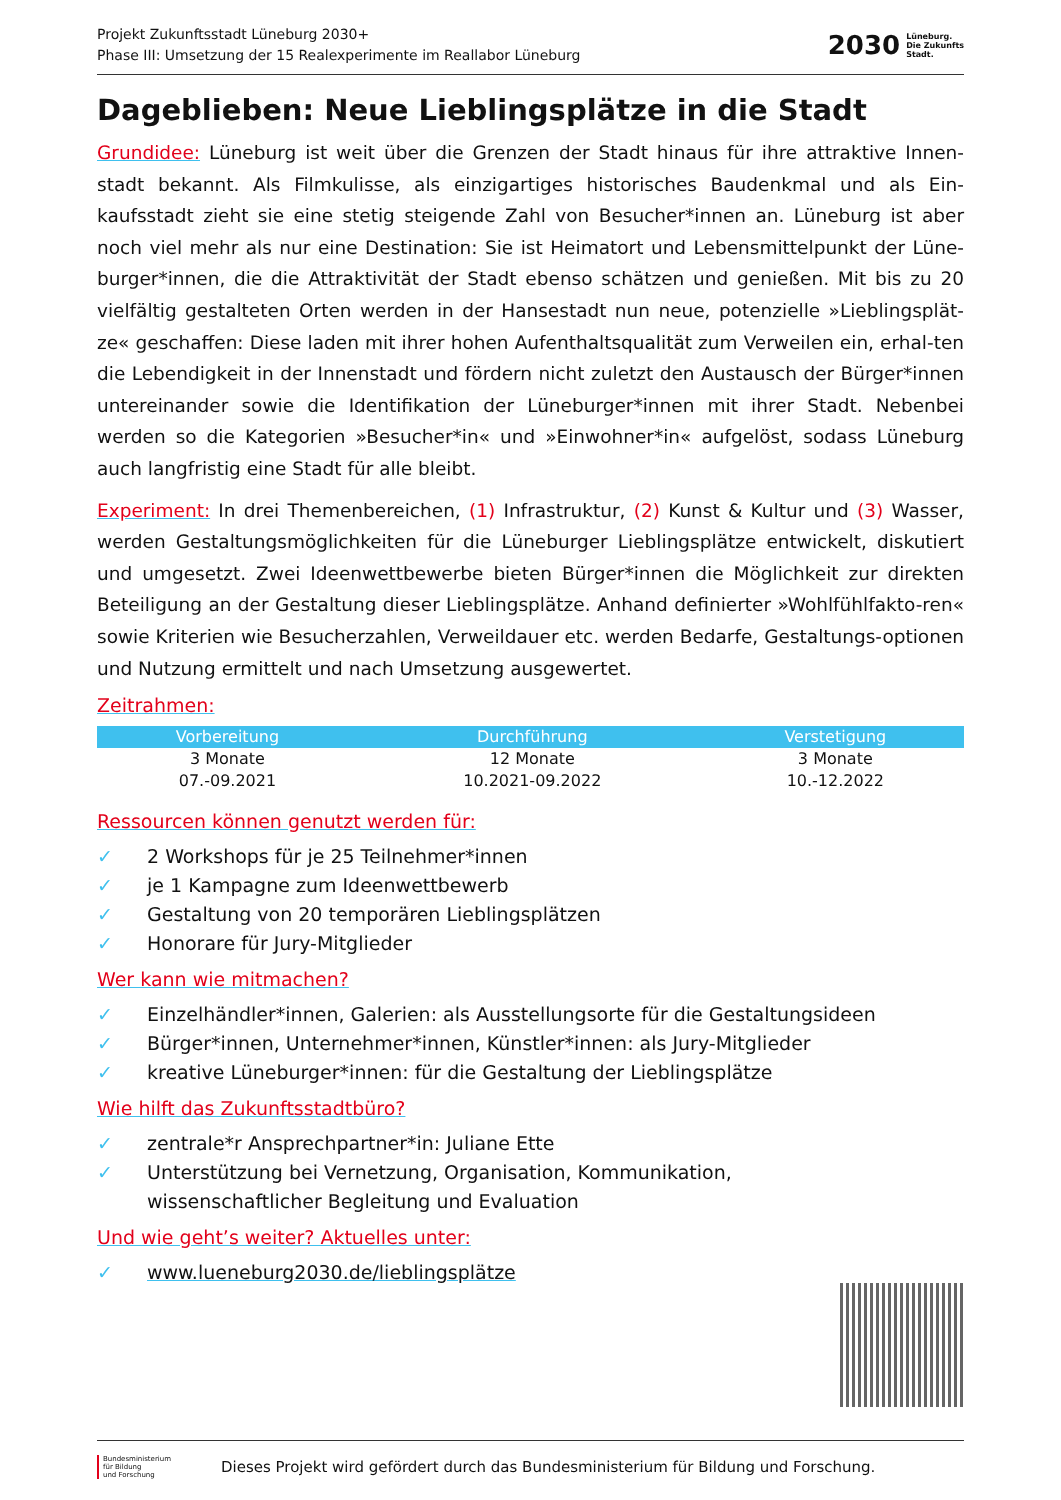Projekt Zukunftsstadt Lüneburg 2030+
Phase III: Umsetzung der 15 Realexperimente im Reallabor Lüneburg
2030
Lüneburg.
Die Zukunfts
Stadt.
Dageblieben: Neue Lieblingsplätze in die Stadt
Grundidee: Lüneburg ist weit über die Grenzen der Stadt hinaus für ihre attraktive Innen-stadt bekannt. Als Filmkulisse, als einzigartiges historisches Baudenkmal und als Ein-kaufsstadt zieht sie eine stetig steigende Zahl von Besucher*innen an. Lüneburg ist aber noch viel mehr als nur eine Destination: Sie ist Heimatort und Lebensmittelpunkt der Lüne-burger*innen, die die Attraktivität der Stadt ebenso schätzen und genießen. Mit bis zu 20 vielfältig gestalteten Orten werden in der Hansestadt nun neue, potenzielle »Lieblingsplät-ze« geschaffen: Diese laden mit ihrer hohen Aufenthaltsqualität zum Verweilen ein, erhal-ten die Lebendigkeit in der Innenstadt und fördern nicht zuletzt den Austausch der Bürger*innen untereinander sowie die Identifikation der Lüneburger*innen mit ihrer Stadt. Nebenbei werden so die Kategorien »Besucher*in« und »Einwohner*in« aufgelöst, sodass Lüneburg auch langfristig eine Stadt für alle bleibt.
Experiment: In drei Themenbereichen, (1) Infrastruktur, (2) Kunst & Kultur und (3) Wasser, werden Gestaltungsmöglichkeiten für die Lüneburger Lieblingsplätze entwickelt, diskutiert und umgesetzt. Zwei Ideenwettbewerbe bieten Bürger*innen die Möglichkeit zur direkten Beteiligung an der Gestaltung dieser Lieblingsplätze. Anhand definierter »Wohlfühlfakto-ren« sowie Kriterien wie Besucherzahlen, Verweildauer etc. werden Bedarfe, Gestaltungs-optionen und Nutzung ermittelt und nach Umsetzung ausgewertet.
Zeitrahmen:
| Vorbereitung | Durchführung | Verstetigung |
| --- | --- | --- |
| 3 Monate | 12 Monate | 3 Monate |
| 07.-09.2021 | 10.2021-09.2022 | 10.-12.2022 |
Ressourcen können genutzt werden für:
✓ 2 Workshops für je 25 Teilnehmer*innen
✓ je 1 Kampagne zum Ideenwettbewerb
✓ Gestaltung von 20 temporären Lieblingsplätzen
✓ Honorare für Jury-Mitglieder
Wer kann wie mitmachen?
✓ Einzelhändler*innen, Galerien: als Ausstellungsorte für die Gestaltungsideen
✓ Bürger*innen, Unternehmer*innen, Künstler*innen: als Jury-Mitglieder
✓ kreative Lüneburger*innen: für die Gestaltung der Lieblingsplätze
Wie hilft das Zukunftsstadtbüro?
✓ zentrale*r Ansprechpartner*in: Juliane Ette
✓ Unterstützung bei Vernetzung, Organisation, Kommunikation,
wissenschaftlicher Begleitung und Evaluation
Und wie geht’s weiter? Aktuelles unter:
✓ www.lueneburg2030.de/lieblingsplätze
Bundesministerium
für Bildung
und Forschung
Dieses Projekt wird gefördert durch das Bundesministerium für Bildung und Forschung.